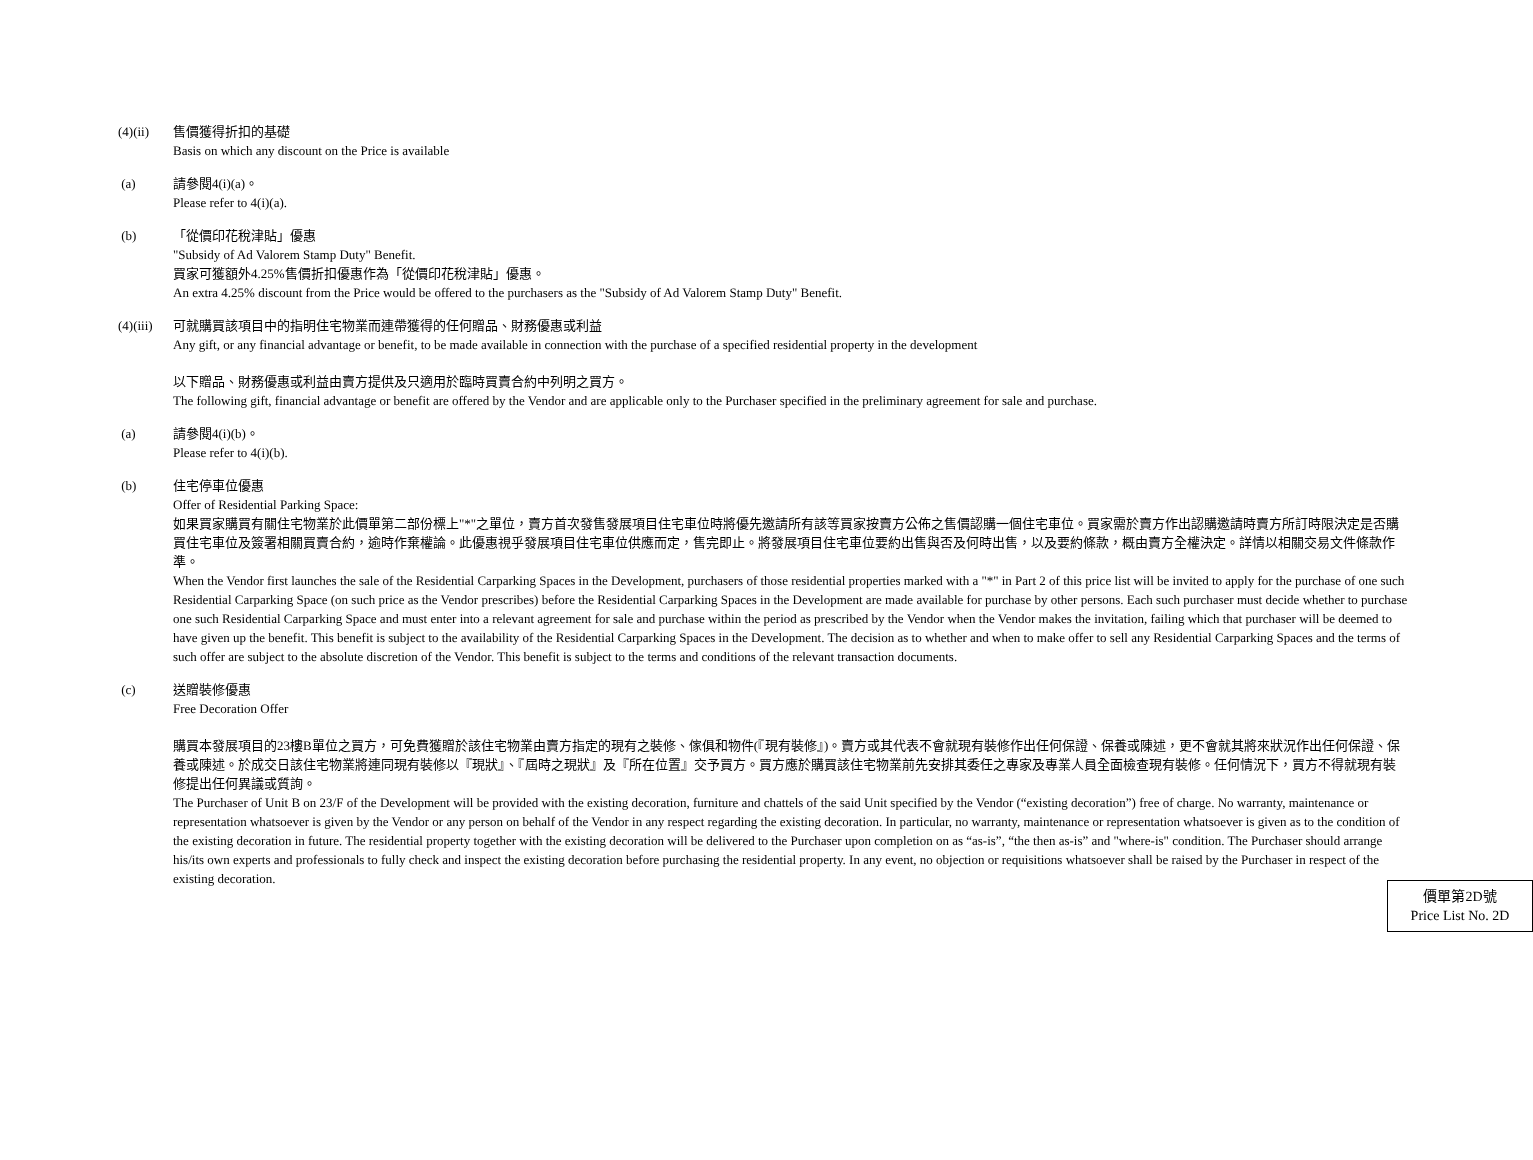(4)(ii) 售價獲得折扣的基礎
Basis on which any discount on the Price is available
(a) 請參閱4(i)(a)。
Please refer to 4(i)(a).
(b) 「從價印花稅津貼」優惠
"Subsidy of Ad Valorem Stamp Duty" Benefit.
買家可獲額外4.25%售價折扣優惠作為「從價印花稅津貼」優惠。
An extra 4.25% discount from the Price would be offered to the purchasers as the "Subsidy of Ad Valorem Stamp Duty" Benefit.
(4)(iii)
可就購買該項目中的指明住宅物業而連帶獲得的任何贈品、財務優惠或利益
Any gift, or any financial advantage or benefit, to be made available in connection with the purchase of a specified residential property in the development
以下贈品、財務優惠或利益由賣方提供及只適用於臨時買賣合約中列明之買方。
The following gift, financial advantage or benefit are offered by the Vendor and are applicable only to the Purchaser specified in the preliminary agreement for sale and purchase.
(a) 請參閱4(i)(b)。
Please refer to 4(i)(b).
(b) 住宅停車位優惠
Offer of Residential Parking Space:
如果買家購買有關住宅物業於此價單第二部份標上"*"之單位，賣方首次發售發展項目住宅車位時將優先邀請所有該等買家按賣方公佈之售價認購一個住宅車位。買家需於賣方作出認購邀請時賣方所訂時限決定是否購買住宅車位及簽署相關買賣合約，逾時作棄權論。此優惠視乎發展項目住宅車位供應而定，售完即止。將發展項目住宅車位要約出售與否及何時出售，以及要約條款，概由賣方全權決定。詳情以相關交易文件條款作準。
When the Vendor first launches the sale of the Residential Carparking Spaces in the Development, purchasers of those residential properties marked with a "*" in Part 2 of this price list will be invited to apply for the purchase of one such Residential Carparking Space (on such price as the Vendor prescribes) before the Residential Carparking Spaces in the Development are made available for purchase by other persons. Each such purchaser must decide whether to purchase one such Residential Carparking Space and must enter into a relevant agreement for sale and purchase within the period as prescribed by the Vendor when the Vendor makes the invitation, failing which that purchaser will be deemed to have given up the benefit. This benefit is subject to the availability of the Residential Carparking Spaces in the Development. The decision as to whether and when to make offer to sell any Residential Carparking Spaces and the terms of such offer are subject to the absolute discretion of the Vendor. This benefit is subject to the terms and conditions of the relevant transaction documents.
(c) 送贈裝修優惠
Free Decoration Offer
購買本發展項目的23樓B單位之買方，可免費獲贈於該住宅物業由賣方指定的現有之裝修、傢俱和物件(『現有裝修』)。賣方或其代表不會就現有裝修作出任何保證、保養或陳述，更不會就其將來狀況作出任何保證、保養或陳述。於成交日該住宅物業將連同現有裝修以『現狀』、『屆時之現狀』及『所在位置』交予買方。買方應於購買該住宅物業前先安排其委任之專家及專業人員全面檢查現有裝修。任何情況下，買方不得就現有裝修提出任何異議或質詢。
The Purchaser of Unit B on 23/F of the Development will be provided with the existing decoration, furniture and chattels of the said Unit specified by the Vendor (“existing decoration”) free of charge. No warranty, maintenance or representation whatsoever is given by the Vendor or any person on behalf of the Vendor in any respect regarding the existing decoration. In particular, no warranty, maintenance or representation whatsoever is given as to the condition of the existing decoration in future. The residential property together with the existing decoration will be delivered to the Purchaser upon completion on as “as-is”, “the then as-is” and "where-is" condition. The Purchaser should arrange his/its own experts and professionals to fully check and inspect the existing decoration before purchasing the residential property. In any event, no objection or requisitions whatsoever shall be raised by the Purchaser in respect of the existing decoration.
價單第2D號
Price List No. 2D